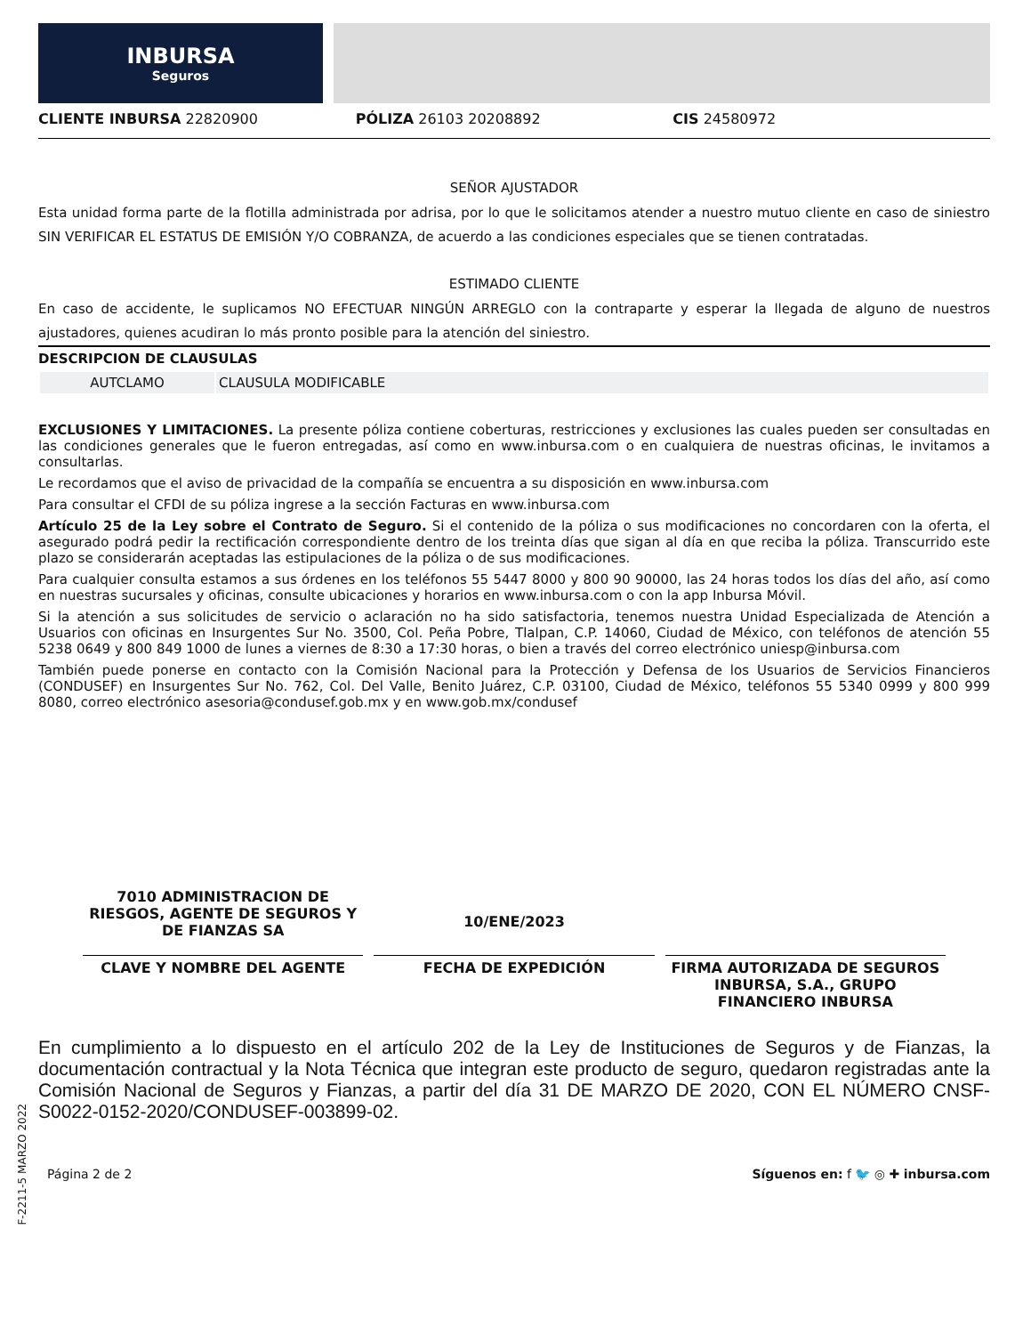F-2211-5 MARZO 2022
INBURSA
Seguros
CLIENTE INBURSA 22820900 PÓLIZA 26103 20208892 CIS 24580972
SEÑOR AJUSTADOR
Esta unidad forma parte de la flotilla administrada por adrisa, por lo que le solicitamos atender a nuestro mutuo cliente en caso de siniestro SIN VERIFICAR EL ESTATUS DE EMISIÓN Y/O COBRANZA, de acuerdo a las condiciones especiales que se tienen contratadas.
ESTIMADO CLIENTE
En caso de accidente, le suplicamos NO EFECTUAR NINGÚN ARREGLO con la contraparte y esperar la llegada de alguno de nuestros ajustadores, quienes acudiran lo más pronto posible para la atención del siniestro.
DESCRIPCION DE CLAUSULAS
| AUTCLAMO | CLAUSULA MODIFICABLE |
EXCLUSIONES Y LIMITACIONES. La presente póliza contiene coberturas, restricciones y exclusiones las cuales pueden ser consultadas en las condiciones generales que le fueron entregadas, así como en www.inbursa.com o en cualquiera de nuestras oficinas, le invitamos a consultarlas.
Le recordamos que el aviso de privacidad de la compañía se encuentra a su disposición en www.inbursa.com
Para consultar el CFDI de su póliza ingrese a la sección Facturas en www.inbursa.com
Artículo 25 de la Ley sobre el Contrato de Seguro. Si el contenido de la póliza o sus modificaciones no concordaren con la oferta, el asegurado podrá pedir la rectificación correspondiente dentro de los treinta días que sigan al día en que reciba la póliza. Transcurrido este plazo se considerarán aceptadas las estipulaciones de la póliza o de sus modificaciones.
Para cualquier consulta estamos a sus órdenes en los teléfonos 55 5447 8000 y 800 90 90000, las 24 horas todos los días del año, así como en nuestras sucursales y oficinas, consulte ubicaciones y horarios en www.inbursa.com o con la app Inbursa Móvil.
Si la atención a sus solicitudes de servicio o aclaración no ha sido satisfactoria, tenemos nuestra Unidad Especializada de Atención a Usuarios con oficinas en Insurgentes Sur No. 3500, Col. Peña Pobre, Tlalpan, C.P. 14060, Ciudad de México, con teléfonos de atención 55 5238 0649 y 800 849 1000 de lunes a viernes de 8:30 a 17:30 horas, o bien a través del correo electrónico uniesp@inbursa.com
También puede ponerse en contacto con la Comisión Nacional para la Protección y Defensa de los Usuarios de Servicios Financieros (CONDUSEF) en Insurgentes Sur No. 762, Col. Del Valle, Benito Juárez, C.P. 03100, Ciudad de México, teléfonos 55 5340 0999 y 800 999 8080, correo electrónico asesoria@condusef.gob.mx y en www.gob.mx/condusef
7010 ADMINISTRACION DE RIESGOS, AGENTE DE SEGUROS Y DE FIANZAS SA
CLAVE Y NOMBRE DEL AGENTE
10/ENE/2023
FECHA DE EXPEDICIÓN
FIRMA AUTORIZADA DE SEGUROS INBURSA, S.A., GRUPO FINANCIERO INBURSA
En cumplimiento a lo dispuesto en el artículo 202 de la Ley de Instituciones de Seguros y de Fianzas, la documentación contractual y la Nota Técnica que integran este producto de seguro, quedaron registradas ante la Comisión Nacional de Seguros y Fianzas, a partir del día 31 DE MARZO DE 2020, CON EL NÚMERO CNSF-S0022-0152-2020/CONDUSEF-003899-02.
Página 2 de 2 Síguenos en: f 🐦 ◎ ✚ inbursa.com